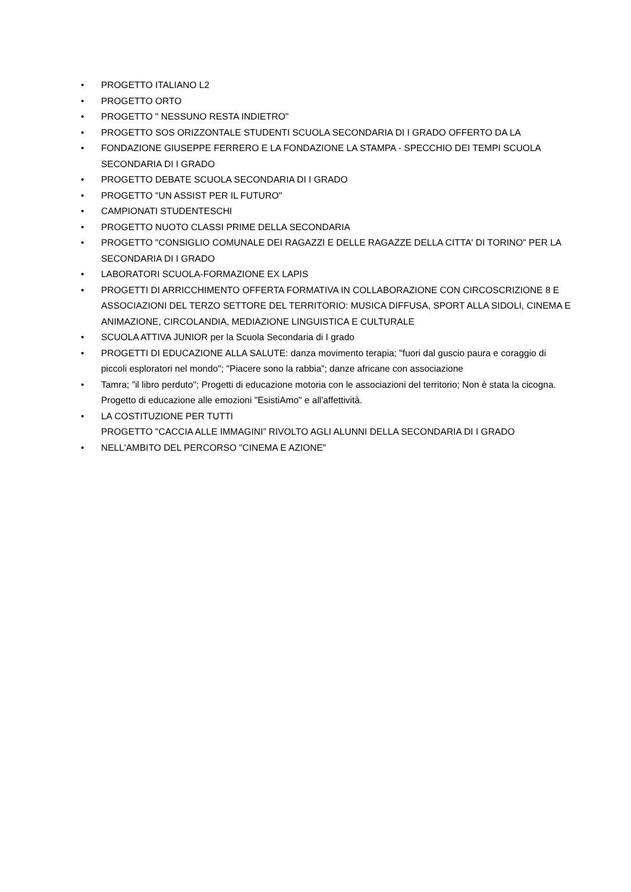• PROGETTO ITALIANO L2
• PROGETTO ORTO
• PROGETTO " NESSUNO RESTA INDIETRO"
• PROGETTO SOS ORIZZONTALE STUDENTI SCUOLA SECONDARIA DI I GRADO OFFERTO DA LA
• FONDAZIONE GIUSEPPE FERRERO E LA FONDAZIONE LA STAMPA - SPECCHIO DEI TEMPI SCUOLA SECONDARIA DI I GRADO
• PROGETTO DEBATE SCUOLA SECONDARIA DI I GRADO
• PROGETTO "UN ASSIST PER IL FUTURO"
• CAMPIONATI STUDENTESCHI
• PROGETTO NUOTO CLASSI PRIME DELLA SECONDARIA
• PROGETTO "CONSIGLIO COMUNALE DEI RAGAZZI E DELLE RAGAZZE DELLA CITTA' DI TORINO" PER LA SECONDARIA DI I GRADO
• LABORATORI SCUOLA-FORMAZIONE EX LAPIS
• PROGETTI DI ARRICCHIMENTO OFFERTA FORMATIVA IN COLLABORAZIONE CON CIRCOSCRIZIONE 8 E ASSOCIAZIONI DEL TERZO SETTORE DEL TERRITORIO: MUSICA DIFFUSA, SPORT ALLA SIDOLI, CINEMA E ANIMAZIONE, CIRCOLANDIA, MEDIAZIONE LINGUISTICA E CULTURALE
• SCUOLA ATTIVA JUNIOR per la Scuola Secondaria di I grado
• PROGETTI DI EDUCAZIONE ALLA SALUTE: danza movimento terapia; "fuori dal guscio paura e coraggio di piccoli esploratori nel mondo"; "Piacere sono la rabbia”; danze africane con associazione
• Tamra; "il libro perduto"; Progetti di educazione motoria con le associazioni del territorio; Non è stata la cicogna. Progetto di educazione alle emozioni "EsistiAmo" e all'affettività.
• LA COSTITUZIONE PER TUTTI
PROGETTO "CACCIA ALLE IMMAGINI” RIVOLTO AGLI ALUNNI DELLA SECONDARIA DI I GRADO
• NELL'AMBITO DEL PERCORSO "CINEMA E AZIONE"